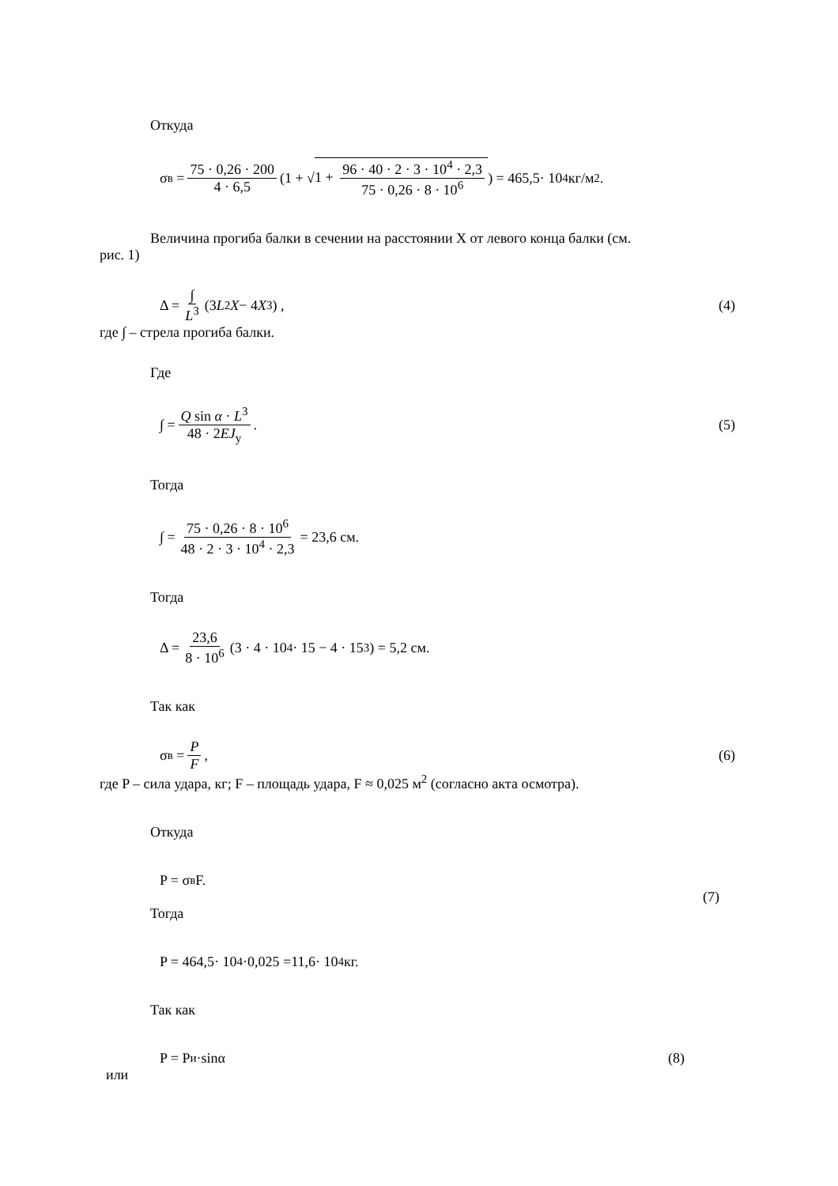Откуда
σ<sub>в</sub> = 75 · 0,26 · 200 4 · 6,5 (1 + √ 1 + 96 · 40 · 2 · 3 · 10<sup>4</sup> · 2,3 75 · 0,26 · 8 · 10<sup>6</sup>) = 465,5· 10<sup>4</sup> кг/м<sup>2</sup>.
Величина прогиба балки в сечении на расстоянии X от левого конца балки (см.
рис. 1)
Δ = ∫ L<sup>3</sup> (3 L<sup>2</sup> X − 4 X<sup>3</sup>) , (4)
где ∫ – стрела прогиба балки.
Где
∫ = Q sin α · L<sup>3</sup> 48 · 2EJ<sub>у</sub>. (5)
Тогда
∫ = 75 · 0,26 · 8 · 10<sup>6</sup> 48 · 2 · 3 · 10<sup>4</sup> · 2,3 = 23,6 см.
Тогда
Δ = 23,6 8 · 10<sup>6</sup> (3 · 4 · 10<sup>4</sup> · 15 − 4 · 15<sup>3</sup>) = 5,2 см.
Так как
σ<sub>в</sub> = P F, (6)
где P – сила удара, кг; F – площадь удара, F ≈ 0,025 м<sup>2</sup> (согласно акта осмотра).
Откуда
P = σ<sub>в</sub> F.
(7)
Тогда
P = 464,5· 10<sup>4</sup>·0,025 =11,6· 10<sup>4</sup> кг.
Так как
P = P<sub>и</sub>·sinα (8)
или